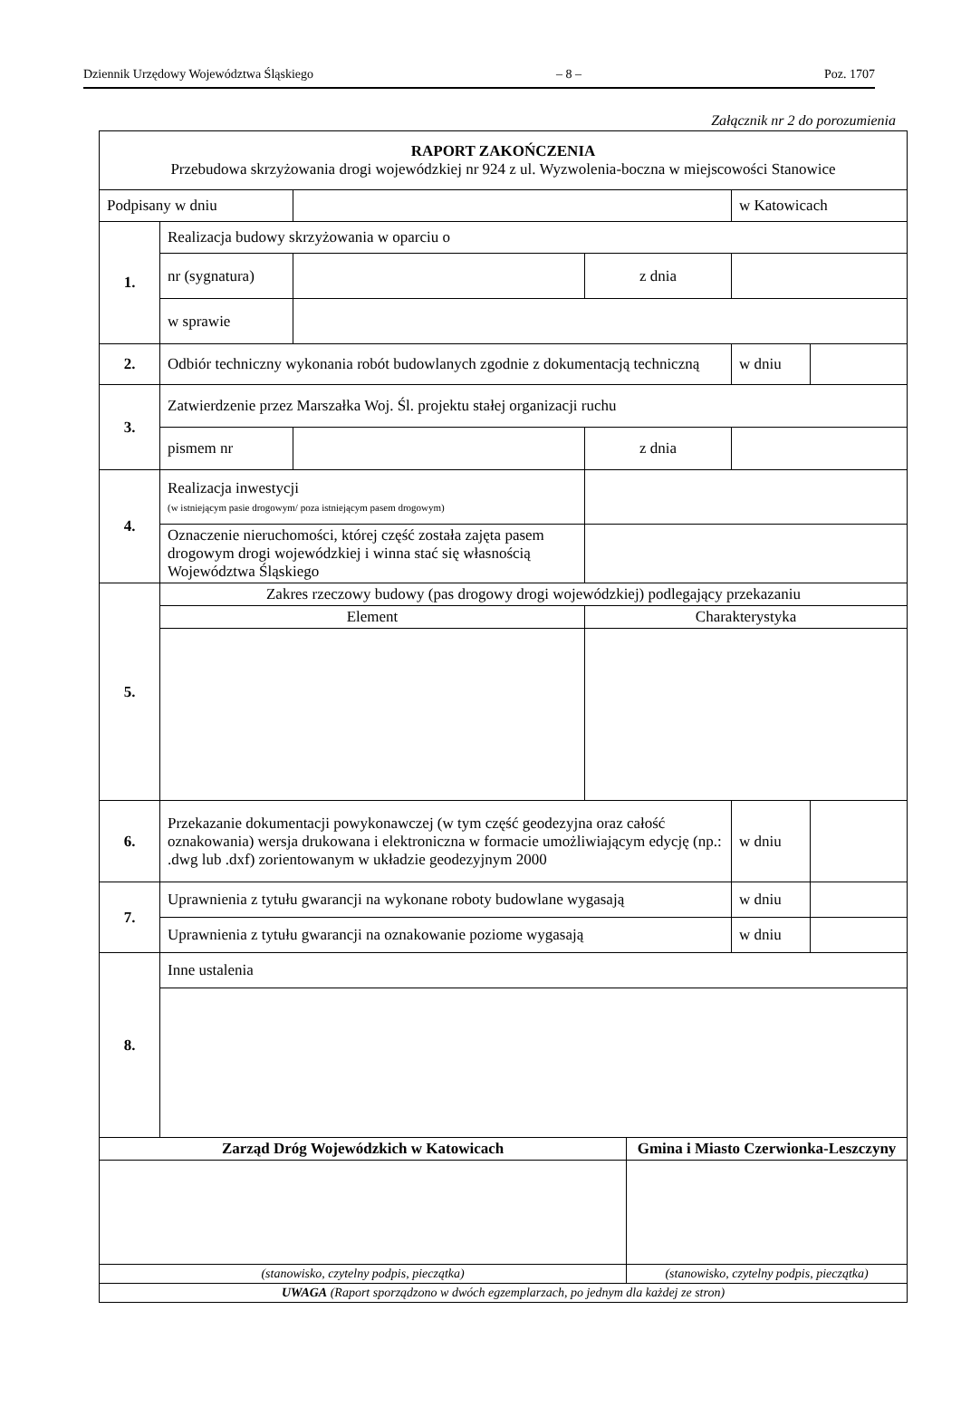Dziennik Urzędowy Województwa Śląskiego – 8 – Poz. 1707
Załącznik nr 2 do porozumienia
| RAPORT ZAKOŃCZENIA Przebudowa skrzyżowania drogi wojewódzkiej nr 924 z ul. Wyzwolenia-boczna w miejscowości Stanowice | | | | | | |
| Podpisany w dniu | | | | | w Katowicach | |
| 1. | Realizacja budowy skrzyżowania w oparciu o | | | | | |
| | nr (sygnatura) | | z dnia | | | |
| | w sprawie | | | | | |
| 2. | Odbiór techniczny wykonania robót budowlanych zgodnie z dokumentacją techniczną | | | | w dniu | |
| 3. | Zatwierdzenie przez Marszałka Woj. Śl. projektu stałej organizacji ruchu | | | | | |
| | pismem nr | | z dnia | | | |
| 4. | Realizacja inwestycji (w istniejącym pasie drogowym/ poza istniejącym pasem drogowym) | | | | | |
| | Oznaczenie nieruchomości, której część została zajęta pasem drogowym drogi wojewódzkiej i winna stać się własnością Województwa Śląskiego | | | | | |
| 5. | Zakres rzeczowy budowy (pas drogowy drogi wojewódzkiej) podlegający przekazaniu | | | | | |
| | Element | | Charakterystyka | | | |
| 6. | Przekazanie dokumentacji powykonawczej (w tym część geodezyjna oraz całość oznakowania) wersja drukowana i elektroniczna w formacie umożliwiającym edycję (np.: .dwg lub .dxf) zorientowanym w układzie geodezyjnym 2000 | | | | w dniu | |
| 7. | Uprawnienia z tytułu gwarancji na wykonane roboty budowlane wygasają | | | | w dniu | |
| | Uprawnienia z tytułu gwarancji na oznakowanie poziome wygasają | | | | w dniu | |
| 8. | Inne ustalenia | | | | | |
| Zarząd Dróg Wojewódzkich w Katowicach | | | | Gmina i Miasto Czerwionka-Leszczyny | | |
| (stanowisko, czytelny podpis, pieczątka) | | | | (stanowisko, czytelny podpis, pieczątka) | | |
| UWAGA (Raport sporządzono w dwóch egzemplarzach, po jednym dla każdej ze stron) | | | | | | |